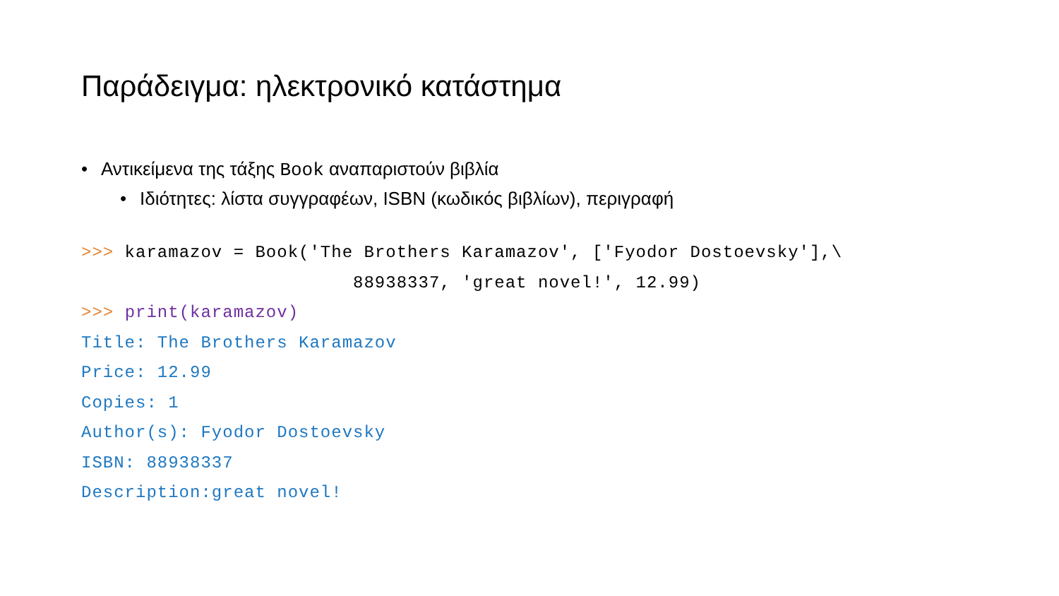Παράδειγμα: ηλεκτρονικό κατάστημα
• Αντικείμενα της τάξης Book αναπαριστούν βιβλία
• Ιδιότητες: λίστα συγγραφέων, ISBN (κωδικός βιβλίων), περιγραφή
>>> karamazov = Book('The Brothers Karamazov', ['Fyodor Dostoevsky'],\
                         88938337, 'great novel!', 12.99)
>>> print(karamazov)
Title: The Brothers Karamazov
Price: 12.99
Copies: 1
Author(s): Fyodor Dostoevsky
ISBN: 88938337
Description:great novel!